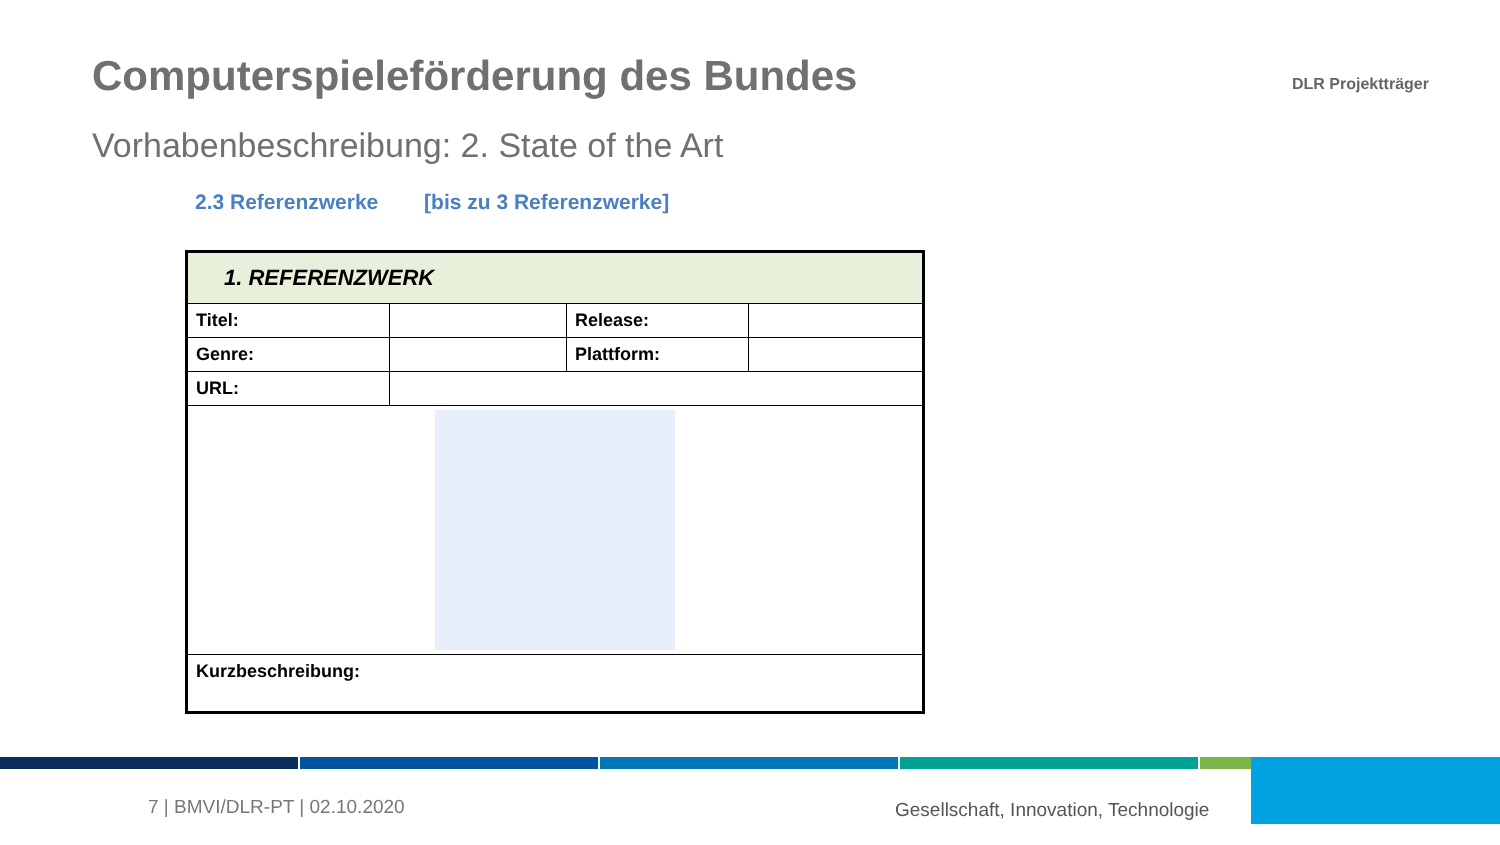Computerspieleförderung des Bundes
Vorhabenbeschreibung: 2. State of the Art
DLR Projektträger
2.3 Referenzwerke [bis zu 3 Referenzwerke]
| 1. REFERENZWERK | | | |
| Titel: | | Release: | |
| Genre: | | Plattform: | |
| URL: | | | |
| Kurzbeschreibung: | | | |
7 | BMVI/DLR-PT | 02.10.2020
Gesellschaft, Innovation, Technologie